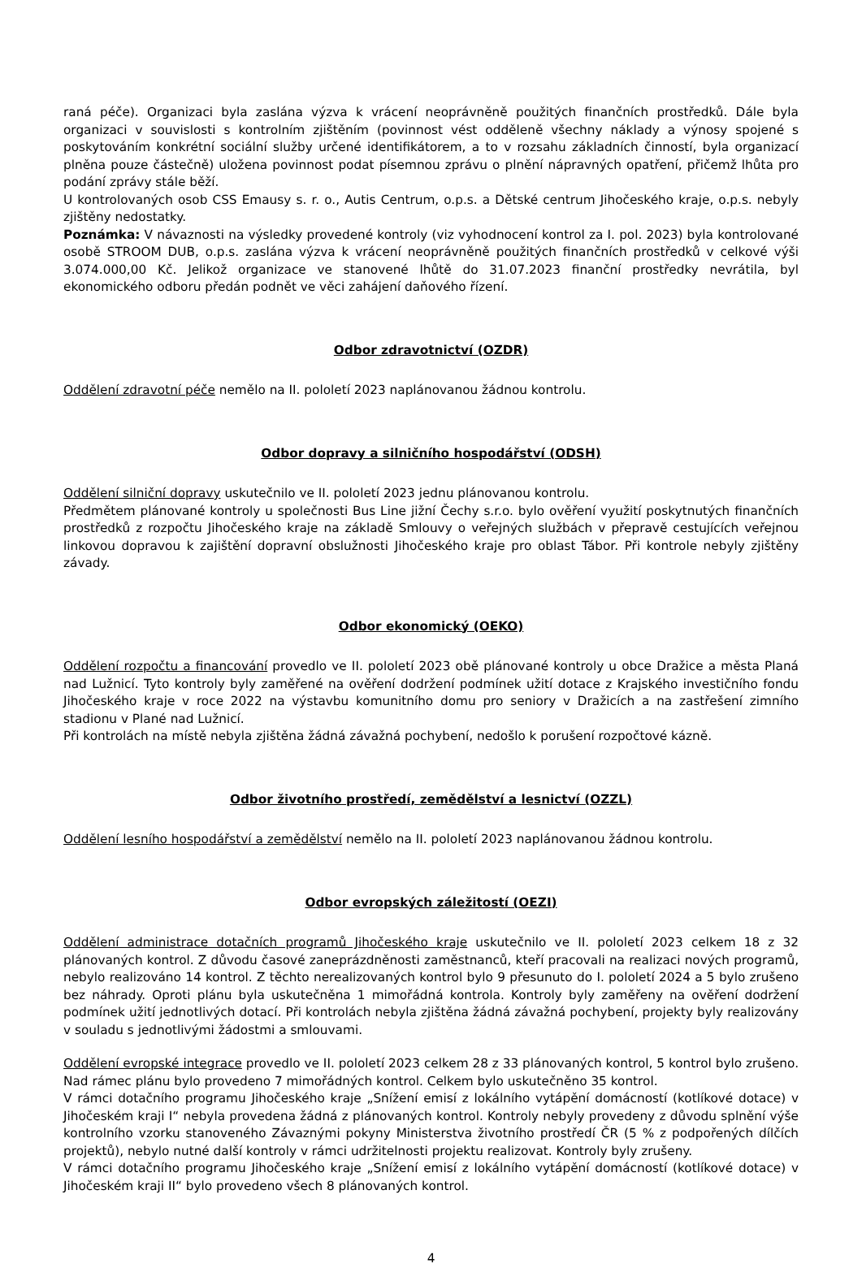raná péče). Organizaci byla zaslána výzva k vrácení neoprávněně použitých finančních prostředků. Dále byla organizaci v souvislosti s kontrolním zjištěním (povinnost vést odděleně všechny náklady a výnosy spojené s poskytováním konkrétní sociální služby určené identifikátorem, a to v rozsahu základních činností, byla organizací plněna pouze částečně) uložena povinnost podat písemnou zprávu o plnění nápravných opatření, přičemž lhůta pro podání zprávy stále běží.
U kontrolovaných osob CSS Emausy s. r. o., Autis Centrum, o.p.s. a Dětské centrum Jihočeského kraje, o.p.s. nebyly zjištěny nedostatky.
Poznámka: V návaznosti na výsledky provedené kontroly (viz vyhodnocení kontrol za I. pol. 2023) byla kontrolované osobě STROOM DUB, o.p.s. zaslána výzva k vrácení neoprávněně použitých finančních prostředků v celkové výši 3.074.000,00 Kč. Jelikož organizace ve stanovené lhůtě do 31.07.2023 finanční prostředky nevrátila, byl ekonomického odboru předán podnět ve věci zahájení daňového řízení.
Odbor zdravotnictví (OZDR)
Oddělení zdravotní péče nemělo na II. pololetí 2023 naplánovanou žádnou kontrolu.
Odbor dopravy a silničního hospodářství (ODSH)
Oddělení silniční dopravy uskutečnilo ve II. pololetí 2023 jednu plánovanou kontrolu.
Předmětem plánované kontroly u společnosti Bus Line jižní Čechy s.r.o. bylo ověření využití poskytnutých finančních prostředků z rozpočtu Jihočeského kraje na základě Smlouvy o veřejných službách v přepravě cestujících veřejnou linkovou dopravou k zajištění dopravní obslužnosti Jihočeského kraje pro oblast Tábor. Při kontrole nebyly zjištěny závady.
Odbor ekonomický (OEKO)
Oddělení rozpočtu a financování provedlo ve II. pololetí 2023 obě plánované kontroly u obce Dražice a města Planá nad Lužnicí. Tyto kontroly byly zaměřené na ověření dodržení podmínek užití dotace z Krajského investičního fondu Jihočeského kraje v roce 2022 na výstavbu komunitního domu pro seniory v Dražicích a na zastřešení zimního stadionu v Plané nad Lužnicí.
Při kontrolách na místě nebyla zjištěna žádná závažná pochybení, nedošlo k porušení rozpočtové kázně.
Odbor životního prostředí, zemědělství a lesnictví (OZZL)
Oddělení lesního hospodářství a zemědělství nemělo na II. pololetí 2023 naplánovanou žádnou kontrolu.
Odbor evropských záležitostí (OEZI)
Oddělení administrace dotačních programů Jihočeského kraje uskutečnilo ve II. pololetí 2023 celkem 18 z 32 plánovaných kontrol. Z důvodu časové zaneprázdněnosti zaměstnanců, kteří pracovali na realizaci nových programů, nebylo realizováno 14 kontrol. Z těchto nerealizovaných kontrol bylo 9 přesunuto do I. pololetí 2024 a 5 bylo zrušeno bez náhrady. Oproti plánu byla uskutečněna 1 mimořádná kontrola. Kontroly byly zaměřeny na ověření dodržení podmínek užití jednotlivých dotací. Při kontrolách nebyla zjištěna žádná závažná pochybení, projekty byly realizovány v souladu s jednotlivými žádostmi a smlouvami.
Oddělení evropské integrace provedlo ve II. pololetí 2023 celkem 28 z 33 plánovaných kontrol, 5 kontrol bylo zrušeno. Nad rámec plánu bylo provedeno 7 mimořádných kontrol. Celkem bylo uskutečněno 35 kontrol.
V rámci dotačního programu Jihočeského kraje „Snížení emisí z lokálního vytápění domácností (kotlíkové dotace) v Jihočeském kraji I“ nebyla provedena žádná z plánovaných kontrol. Kontroly nebyly provedeny z důvodu splnění výše kontrolního vzorku stanoveného Závaznými pokyny Ministerstva životního prostředí ČR (5 % z podpořených dílčích projektů), nebylo nutné další kontroly v rámci udržitelnosti projektu realizovat. Kontroly byly zrušeny.
V rámci dotačního programu Jihočeského kraje „Snížení emisí z lokálního vytápění domácností (kotlíkové dotace) v Jihočeském kraji II“ bylo provedeno všech 8 plánovaných kontrol.
4